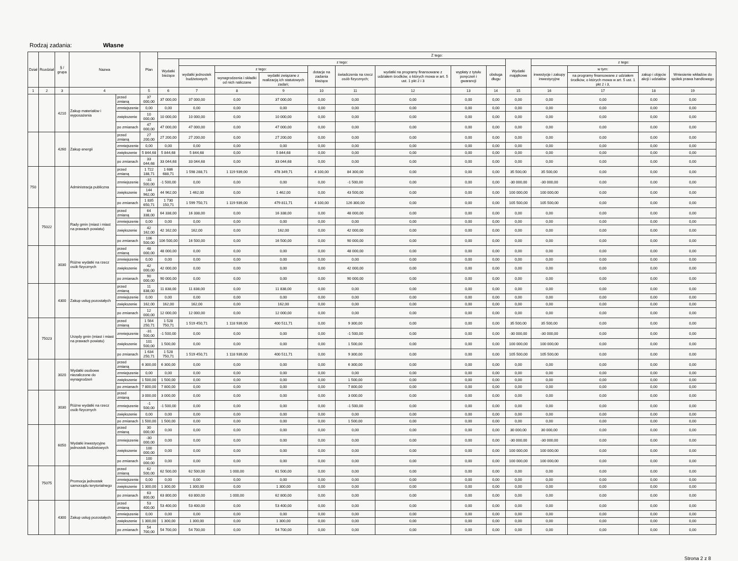Rodzaj zadania: Własne
| Dział | Rozdział | § / grupa | Nazwa | | Plan | Z tego: | | | | | | | | | | | | | |
| --- | --- | --- | --- | --- | --- | --- | --- | --- | --- | --- | --- | --- | --- | --- | --- | --- | --- | --- | --- |
| | | | | | | Wydatki bieżące | z tego: | | | | | | | | Wydatki majątkowe | z tego: | | | |
| | | | | | | | wydatki jednostek budżetowych | z tego: | | dotacje na zadania bieżące | świadczenia na rzecz osób fizycznych; | wydatki na programy finansowane z udziałem środków, o których mowa w art. 5 ust. 1 pkt 2 i 3 | wypłaty z tytułu poręczeń i gwarancji | obsługa długu | | inwestycje i zakupy inwestycyjne | w tym: | zakup i objęcie akcji i udziałów | Wniesienie wkładów do spółek prawa handlowego |
| | | | | | | | | wynagrodzenia i składki od nich naliczane | wydatki związane z realizacją ich statutowych zadań; | | | | | | | | na programy finansowane z udziałem środków, o których mowa w art. 5 ust. 1 pkt 2 i 3, | | |
| 1 | 2 | 3 | 4 | | 5 | 6 | 7 | 8 | 9 | 10 | 11 | 12 | 13 | 14 | 15 | 16 | 17 | 18 | 19 |
| | | 4210 | Zakup materiałów i wyposażenia | przed zmianą | 37 000,00 | 37 000,00 | 37 000,00 | 0,00 | 37 000,00 | 0,00 | 0,00 | 0,00 | 0,00 | 0,00 | 0,00 | 0,00 | 0,00 | 0,00 | 0,00 |
| | | | | zmniejszenie | 0,00 | 0,00 | 0,00 | 0,00 | 0,00 | 0,00 | 0,00 | 0,00 | 0,00 | 0,00 | 0,00 | 0,00 | 0,00 | 0,00 | 0,00 |
| | | | | zwiększenie | 10 000,00 | 10 000,00 | 10 000,00 | 0,00 | 10 000,00 | 0,00 | 0,00 | 0,00 | 0,00 | 0,00 | 0,00 | 0,00 | 0,00 | 0,00 | 0,00 |
| | | | | po zmianach | 47 000,00 | 47 000,00 | 47 000,00 | 0,00 | 47 000,00 | 0,00 | 0,00 | 0,00 | 0,00 | 0,00 | 0,00 | 0,00 | 0,00 | 0,00 | 0,00 |
| | | 4260 | Zakup energii | przed zmianą | 27 200,00 | 27 200,00 | 27 200,00 | 0,00 | 27 200,00 | 0,00 | 0,00 | 0,00 | 0,00 | 0,00 | 0,00 | 0,00 | 0,00 | 0,00 | 0,00 |
| | | | | zmniejszenie | 0,00 | 0,00 | 0,00 | 0,00 | 0,00 | 0,00 | 0,00 | 0,00 | 0,00 | 0,00 | 0,00 | 0,00 | 0,00 | 0,00 | 0,00 |
| | | | | zwiększenie | 5 844,68 | 5 844,68 | 5 844,68 | 0,00 | 5 844,68 | 0,00 | 0,00 | 0,00 | 0,00 | 0,00 | 0,00 | 0,00 | 0,00 | 0,00 | 0,00 |
| | | | | po zmianach | 33 044,68 | 33 044,68 | 33 044,68 | 0,00 | 33 044,68 | 0,00 | 0,00 | 0,00 | 0,00 | 0,00 | 0,00 | 0,00 | 0,00 | 0,00 | 0,00 |
| 750 | | | Administracja publiczna | przed zmianą | 1 722 188,71 | 1 686 688,71 | 1 598 288,71 | 1 119 939,00 | 478 349,71 | 4 100,00 | 84 300,00 | 0,00 | 0,00 | 0,00 | 35 500,00 | 35 500,00 | 0,00 | 0,00 | 0,00 |
| | | | | zmniejszenie | -31 500,00 | -1 500,00 | 0,00 | 0,00 | 0,00 | 0,00 | -1 500,00 | 0,00 | 0,00 | 0,00 | -30 000,00 | -30 000,00 | 0,00 | 0,00 | 0,00 |
| | | | | zwiększenie | 144 962,00 | 44 962,00 | 1 462,00 | 0,00 | 1 462,00 | 0,00 | 43 500,00 | 0,00 | 0,00 | 0,00 | 100 000,00 | 100 000,00 | 0,00 | 0,00 | 0,00 |
| | | | | po zmianach | 1 835 650,71 | 1 730 150,71 | 1 599 750,71 | 1 119 939,00 | 479 811,71 | 4 100,00 | 126 300,00 | 0,00 | 0,00 | 0,00 | 105 500,00 | 105 500,00 | 0,00 | 0,00 | 0,00 |
| | 75022 | | Rady gmin (miast i miast na prawach powiatu) | przed zmianą | 64 338,00 | 64 338,00 | 16 338,00 | 0,00 | 16 338,00 | 0,00 | 48 000,00 | 0,00 | 0,00 | 0,00 | 0,00 | 0,00 | 0,00 | 0,00 | 0,00 |
| | | | | zmniejszenie | 0,00 | 0,00 | 0,00 | 0,00 | 0,00 | 0,00 | 0,00 | 0,00 | 0,00 | 0,00 | 0,00 | 0,00 | 0,00 | 0,00 | 0,00 |
| | | | | zwiększenie | 42 162,00 | 42 162,00 | 162,00 | 0,00 | 162,00 | 0,00 | 42 000,00 | 0,00 | 0,00 | 0,00 | 0,00 | 0,00 | 0,00 | 0,00 | 0,00 |
| | | | | po zmianach | 106 500,00 | 106 500,00 | 16 500,00 | 0,00 | 16 500,00 | 0,00 | 90 000,00 | 0,00 | 0,00 | 0,00 | 0,00 | 0,00 | 0,00 | 0,00 | 0,00 |
| | | 3030 | Różne wydatki na rzecz osób fizycznych | przed zmianą | 48 000,00 | 48 000,00 | 0,00 | 0,00 | 0,00 | 0,00 | 48 000,00 | 0,00 | 0,00 | 0,00 | 0,00 | 0,00 | 0,00 | 0,00 | 0,00 |
| | | | | zmniejszenie | 0,00 | 0,00 | 0,00 | 0,00 | 0,00 | 0,00 | 0,00 | 0,00 | 0,00 | 0,00 | 0,00 | 0,00 | 0,00 | 0,00 | 0,00 |
| | | | | zwiększenie | 42 000,00 | 42 000,00 | 0,00 | 0,00 | 0,00 | 0,00 | 42 000,00 | 0,00 | 0,00 | 0,00 | 0,00 | 0,00 | 0,00 | 0,00 | 0,00 |
| | | | | po zmianach | 90 000,00 | 90 000,00 | 0,00 | 0,00 | 0,00 | 0,00 | 90 000,00 | 0,00 | 0,00 | 0,00 | 0,00 | 0,00 | 0,00 | 0,00 | 0,00 |
| | | 4300 | Zakup usług pozostałych | przed zmianą | 11 838,00 | 11 838,00 | 11 838,00 | 0,00 | 11 838,00 | 0,00 | 0,00 | 0,00 | 0,00 | 0,00 | 0,00 | 0,00 | 0,00 | 0,00 | 0,00 |
| | | | | zmniejszenie | 0,00 | 0,00 | 0,00 | 0,00 | 0,00 | 0,00 | 0,00 | 0,00 | 0,00 | 0,00 | 0,00 | 0,00 | 0,00 | 0,00 | 0,00 |
| | | | | zwiększenie | 162,00 | 162,00 | 162,00 | 0,00 | 162,00 | 0,00 | 0,00 | 0,00 | 0,00 | 0,00 | 0,00 | 0,00 | 0,00 | 0,00 | 0,00 |
| | | | | po zmianach | 12 000,00 | 12 000,00 | 12 000,00 | 0,00 | 12 000,00 | 0,00 | 0,00 | 0,00 | 0,00 | 0,00 | 0,00 | 0,00 | 0,00 | 0,00 | 0,00 |
| | 75023 | | Urzędy gmin (miast i miast na prawach powiatu) | przed zmianą | 1 564 250,71 | 1 528 750,71 | 1 519 450,71 | 1 118 939,00 | 400 511,71 | 0,00 | 9 300,00 | 0,00 | 0,00 | 0,00 | 35 500,00 | 35 500,00 | 0,00 | 0,00 | 0,00 |
| | | | | zmniejszenie | -31 500,00 | -1 500,00 | 0,00 | 0,00 | 0,00 | 0,00 | -1 500,00 | 0,00 | 0,00 | 0,00 | -30 000,00 | -30 000,00 | 0,00 | 0,00 | 0,00 |
| | | | | zwiększenie | 101 500,00 | 1 500,00 | 0,00 | 0,00 | 0,00 | 0,00 | 1 500,00 | 0,00 | 0,00 | 0,00 | 100 000,00 | 100 000,00 | 0,00 | 0,00 | 0,00 |
| | | | | po zmianach | 1 634 250,71 | 1 528 750,71 | 1 519 450,71 | 1 118 939,00 | 400 511,71 | 0,00 | 9 300,00 | 0,00 | 0,00 | 0,00 | 105 500,00 | 105 500,00 | 0,00 | 0,00 | 0,00 |
| | | 3020 | Wydatki osobowe niezaliczone do wynagrodzeń | przed zmianą | 6 300,00 | 6 300,00 | 0,00 | 0,00 | 0,00 | 0,00 | 6 300,00 | 0,00 | 0,00 | 0,00 | 0,00 | 0,00 | 0,00 | 0,00 | 0,00 |
| | | | | zmniejszenie | 0,00 | 0,00 | 0,00 | 0,00 | 0,00 | 0,00 | 0,00 | 0,00 | 0,00 | 0,00 | 0,00 | 0,00 | 0,00 | 0,00 | 0,00 |
| | | | | zwiększenie | 1 500,00 | 1 500,00 | 0,00 | 0,00 | 0,00 | 0,00 | 1 500,00 | 0,00 | 0,00 | 0,00 | 0,00 | 0,00 | 0,00 | 0,00 | 0,00 |
| | | | | po zmianach | 7 800,00 | 7 800,00 | 0,00 | 0,00 | 0,00 | 0,00 | 7 800,00 | 0,00 | 0,00 | 0,00 | 0,00 | 0,00 | 0,00 | 0,00 | 0,00 |
| | | 3030 | Różne wydatki na rzecz osób fizycznych | przed zmianą | 3 000,00 | 3 000,00 | 0,00 | 0,00 | 0,00 | 0,00 | 3 000,00 | 0,00 | 0,00 | 0,00 | 0,00 | 0,00 | 0,00 | 0,00 | 0,00 |
| | | | | zmniejszenie | -1 500,00 | -1 500,00 | 0,00 | 0,00 | 0,00 | 0,00 | -1 500,00 | 0,00 | 0,00 | 0,00 | 0,00 | 0,00 | 0,00 | 0,00 | 0,00 |
| | | | | zwiększenie | 0,00 | 0,00 | 0,00 | 0,00 | 0,00 | 0,00 | 0,00 | 0,00 | 0,00 | 0,00 | 0,00 | 0,00 | 0,00 | 0,00 | 0,00 |
| | | | | po zmianach | 1 500,00 | 1 500,00 | 0,00 | 0,00 | 0,00 | 0,00 | 1 500,00 | 0,00 | 0,00 | 0,00 | 0,00 | 0,00 | 0,00 | 0,00 | 0,00 |
| | | 6050 | Wydatki inwestycyjne jednostek budżetowych | przed zmianą | 30 000,00 | 0,00 | 0,00 | 0,00 | 0,00 | 0,00 | 0,00 | 0,00 | 0,00 | 0,00 | 30 000,00 | 30 000,00 | 0,00 | 0,00 | 0,00 |
| | | | | zmniejszenie | -30 000,00 | 0,00 | 0,00 | 0,00 | 0,00 | 0,00 | 0,00 | 0,00 | 0,00 | 0,00 | -30 000,00 | -30 000,00 | 0,00 | 0,00 | 0,00 |
| | | | | zwiększenie | 100 000,00 | 0,00 | 0,00 | 0,00 | 0,00 | 0,00 | 0,00 | 0,00 | 0,00 | 0,00 | 100 000,00 | 100 000,00 | 0,00 | 0,00 | 0,00 |
| | | | | po zmianach | 100 000,00 | 0,00 | 0,00 | 0,00 | 0,00 | 0,00 | 0,00 | 0,00 | 0,00 | 0,00 | 100 000,00 | 100 000,00 | 0,00 | 0,00 | 0,00 |
| | 75075 | | Promocja jednostek samorządu terytorialnego | przed zmianą | 62 500,00 | 62 500,00 | 62 500,00 | 1 000,00 | 61 500,00 | 0,00 | 0,00 | 0,00 | 0,00 | 0,00 | 0,00 | 0,00 | 0,00 | 0,00 | 0,00 |
| | | | | zmniejszenie | 0,00 | 0,00 | 0,00 | 0,00 | 0,00 | 0,00 | 0,00 | 0,00 | 0,00 | 0,00 | 0,00 | 0,00 | 0,00 | 0,00 | 0,00 |
| | | | | zwiększenie | 1 300,00 | 1 300,00 | 1 300,00 | 0,00 | 1 300,00 | 0,00 | 0,00 | 0,00 | 0,00 | 0,00 | 0,00 | 0,00 | 0,00 | 0,00 | 0,00 |
| | | | | po zmianach | 63 800,00 | 63 800,00 | 63 800,00 | 1 000,00 | 62 800,00 | 0,00 | 0,00 | 0,00 | 0,00 | 0,00 | 0,00 | 0,00 | 0,00 | 0,00 | 0,00 |
| | | 4300 | Zakup usług pozostałych | przed zmianą | 53 400,00 | 53 400,00 | 53 400,00 | 0,00 | 53 400,00 | 0,00 | 0,00 | 0,00 | 0,00 | 0,00 | 0,00 | 0,00 | 0,00 | 0,00 | 0,00 |
| | | | | zmniejszenie | 0,00 | 0,00 | 0,00 | 0,00 | 0,00 | 0,00 | 0,00 | 0,00 | 0,00 | 0,00 | 0,00 | 0,00 | 0,00 | 0,00 | 0,00 |
| | | | | zwiększenie | 1 300,00 | 1 300,00 | 1 300,00 | 0,00 | 1 300,00 | 0,00 | 0,00 | 0,00 | 0,00 | 0,00 | 0,00 | 0,00 | 0,00 | 0,00 | 0,00 |
| | | | | po zmianach | 54 700,00 | 54 700,00 | 54 700,00 | 0,00 | 54 700,00 | 0,00 | 0,00 | 0,00 | 0,00 | 0,00 | 0,00 | 0,00 | 0,00 | 0,00 | 0,00 |
Strona 2 z 8